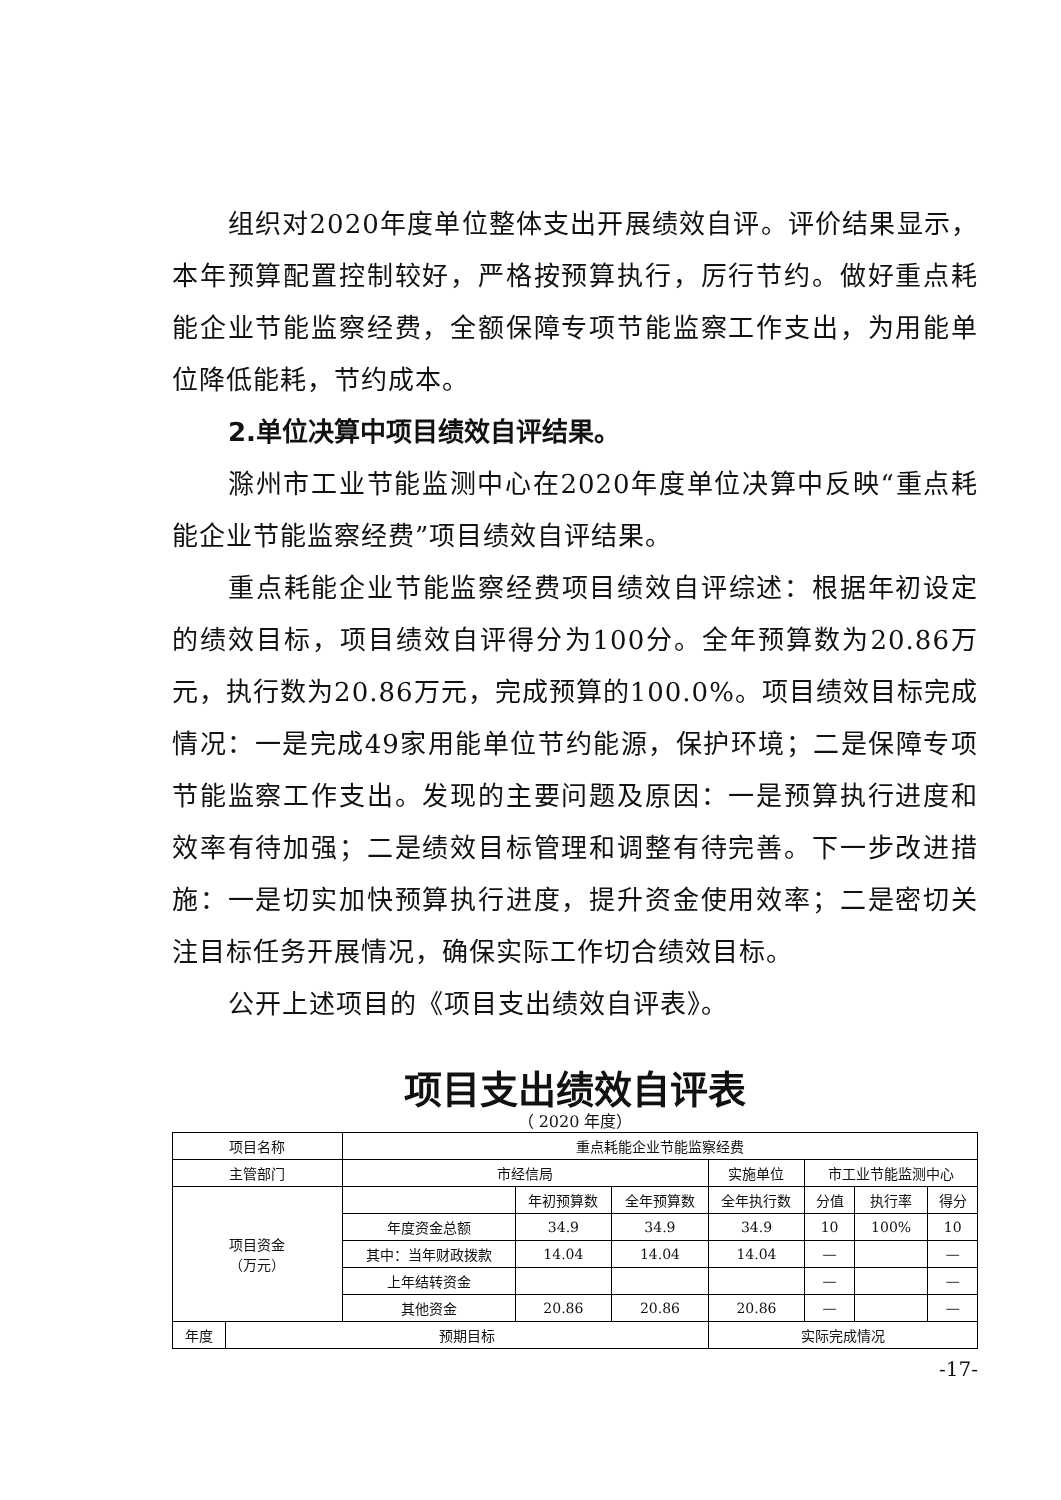组织对2020年度单位整体支出开展绩效自评。评价结果显示，本年预算配置控制较好，严格按预算执行，厉行节约。做好重点耗能企业节能监察经费，全额保障专项节能监察工作支出，为用能单位降低能耗，节约成本。
2.单位决算中项目绩效自评结果。
滁州市工业节能监测中心在2020年度单位决算中反映“重点耗能企业节能监察经费”项目绩效自评结果。
重点耗能企业节能监察经费项目绩效自评综述：根据年初设定的绩效目标，项目绩效自评得分为100分。全年预算数为20.86万元，执行数为20.86万元，完成预算的100.0%。项目绩效目标完成情况：一是完成49家用能单位节约能源，保护环境；二是保障专项节能监察工作支出。发现的主要问题及原因：一是预算执行进度和效率有待加强；二是绩效目标管理和调整有待完善。下一步改进措施：一是切实加快预算执行进度，提升资金使用效率；二是密切关注目标任务开展情况，确保实际工作切合绩效目标。
公开上述项目的《项目支出绩效自评表》。
项目支出绩效自评表
（ 2020 年度）
| 项目名称 | | 重点耗能企业节能监察经费 | | | | | | |
| 主管部门 | | 市经信局 | | | 实施单位 | 市工业节能监测中心 | | |
| 项目资金 （万元） | | | 年初预算数 | 全年预算数 | 全年执行数 | 分值 | 执行率 | 得分 |
| | | 年度资金总额 | 34.9 | 34.9 | 34.9 | 10 | 100% | 10 |
| | | 其中：当年财政拨款 | 14.04 | 14.04 | 14.04 | — | | — |
| | | 上年结转资金 | | | | — | | — |
| | | 其他资金 | 20.86 | 20.86 | 20.86 | — | | — |
| 年度 | 预期目标 | | | | 实际完成情况 | | | |
-17-